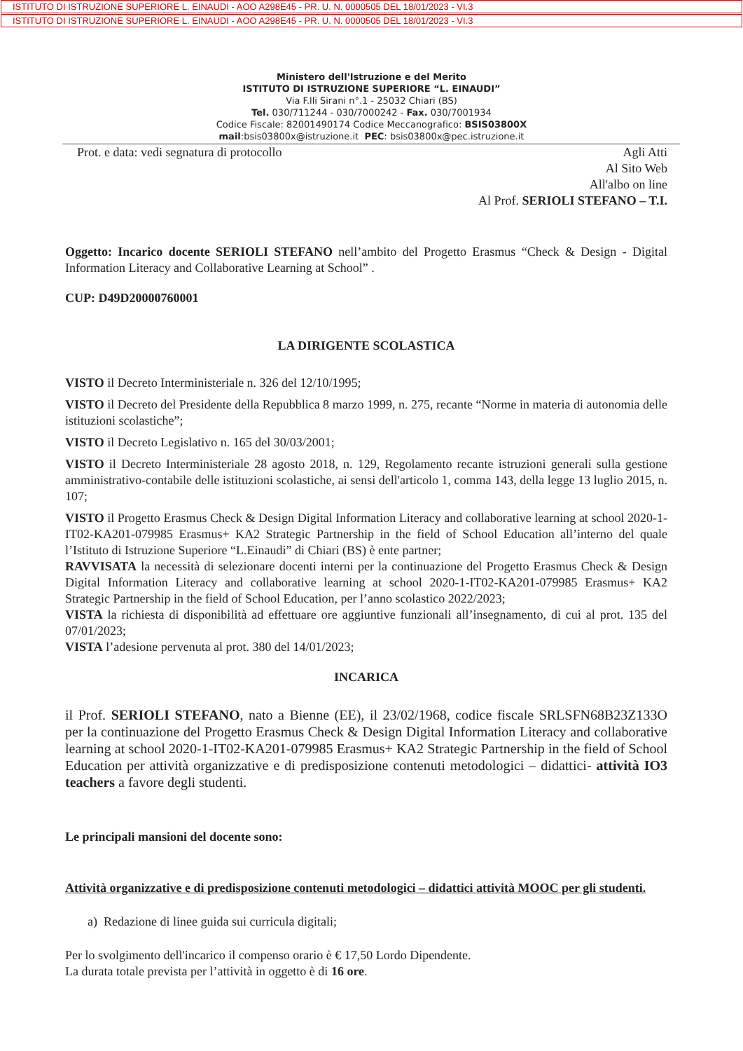ISTITUTO DI ISTRUZIONE SUPERIORE L. EINAUDI - AOO A298E45 - PR. U. N. 0000505 DEL 18/01/2023 - VI.3
ISTITUTO DI ISTRUZIONE SUPERIORE L. EINAUDI - AOO A298E45 - PR. U. N. 0000505 DEL 18/01/2023 - VI.3
Ministero dell'Istruzione e del Merito
ISTITUTO DI ISTRUZIONE SUPERIORE “L. EINAUDI”
Via F.lli Sirani n°.1 - 25032 Chiari (BS)
Tel. 030/711244 - 030/7000242 - Fax. 030/7001934
Codice Fiscale: 82001490174 Codice Meccanografico: BSIS03800X
mail:bsis03800x@istruzione.it PEC: bsis03800x@pec.istruzione.it
Prot. e data: vedi segnatura di protocollo
Agli Atti
Al Sito Web
All'albo on line
Al Prof. SERIOLI STEFANO – T.I.
Oggetto: Incarico docente SERIOLI STEFANO nell’ambito del Progetto Erasmus “Check & Design - Digital Information Literacy and Collaborative Learning at School” .
CUP: D49D20000760001
LA DIRIGENTE SCOLASTICA
VISTO il Decreto Interministeriale n. 326 del 12/10/1995;
VISTO il Decreto del Presidente della Repubblica 8 marzo 1999, n. 275, recante “Norme in materia di autonomia delle istituzioni scolastiche”;
VISTO il Decreto Legislativo n. 165 del 30/03/2001;
VISTO il Decreto Interministeriale 28 agosto 2018, n. 129, Regolamento recante istruzioni generali sulla gestione amministrativo-contabile delle istituzioni scolastiche, ai sensi dell'articolo 1, comma 143, della legge 13 luglio 2015, n. 107;
VISTO il Progetto Erasmus Check & Design Digital Information Literacy and collaborative learning at school 2020-1-IT02-KA201-079985 Erasmus+ KA2 Strategic Partnership in the field of School Education all’interno del quale l’Istituto di Istruzione Superiore “L.Einaudi” di Chiari (BS) è ente partner;
RAVVISATA la necessità di selezionare docenti interni per la continuazione del Progetto Erasmus Check & Design Digital Information Literacy and collaborative learning at school 2020-1-IT02-KA201-079985 Erasmus+ KA2 Strategic Partnership in the field of School Education, per l’anno scolastico 2022/2023;
VISTA la richiesta di disponibilità ad effettuare ore aggiuntive funzionali all’insegnamento, di cui al prot. 135 del 07/01/2023;
VISTA l’adesione pervenuta al prot. 380 del 14/01/2023;
INCARICA
il Prof. SERIOLI STEFANO, nato a Bienne (EE), il 23/02/1968, codice fiscale SRLSFN68B23Z133O per la continuazione del Progetto Erasmus Check & Design Digital Information Literacy and collaborative learning at school 2020-1-IT02-KA201-079985 Erasmus+ KA2 Strategic Partnership in the field of School Education per attività organizzative e di predisposizione contenuti metodologici – didattici- attività IO3 teachers a favore degli studenti.
Le principali mansioni del docente sono:
Attività organizzative e di predisposizione contenuti metodologici – didattici attività MOOC per gli studenti.
a) Redazione di linee guida sui curricula digitali;
Per lo svolgimento dell'incarico il compenso orario è € 17,50 Lordo Dipendente.
La durata totale prevista per l’attività in oggetto è di 16 ore.